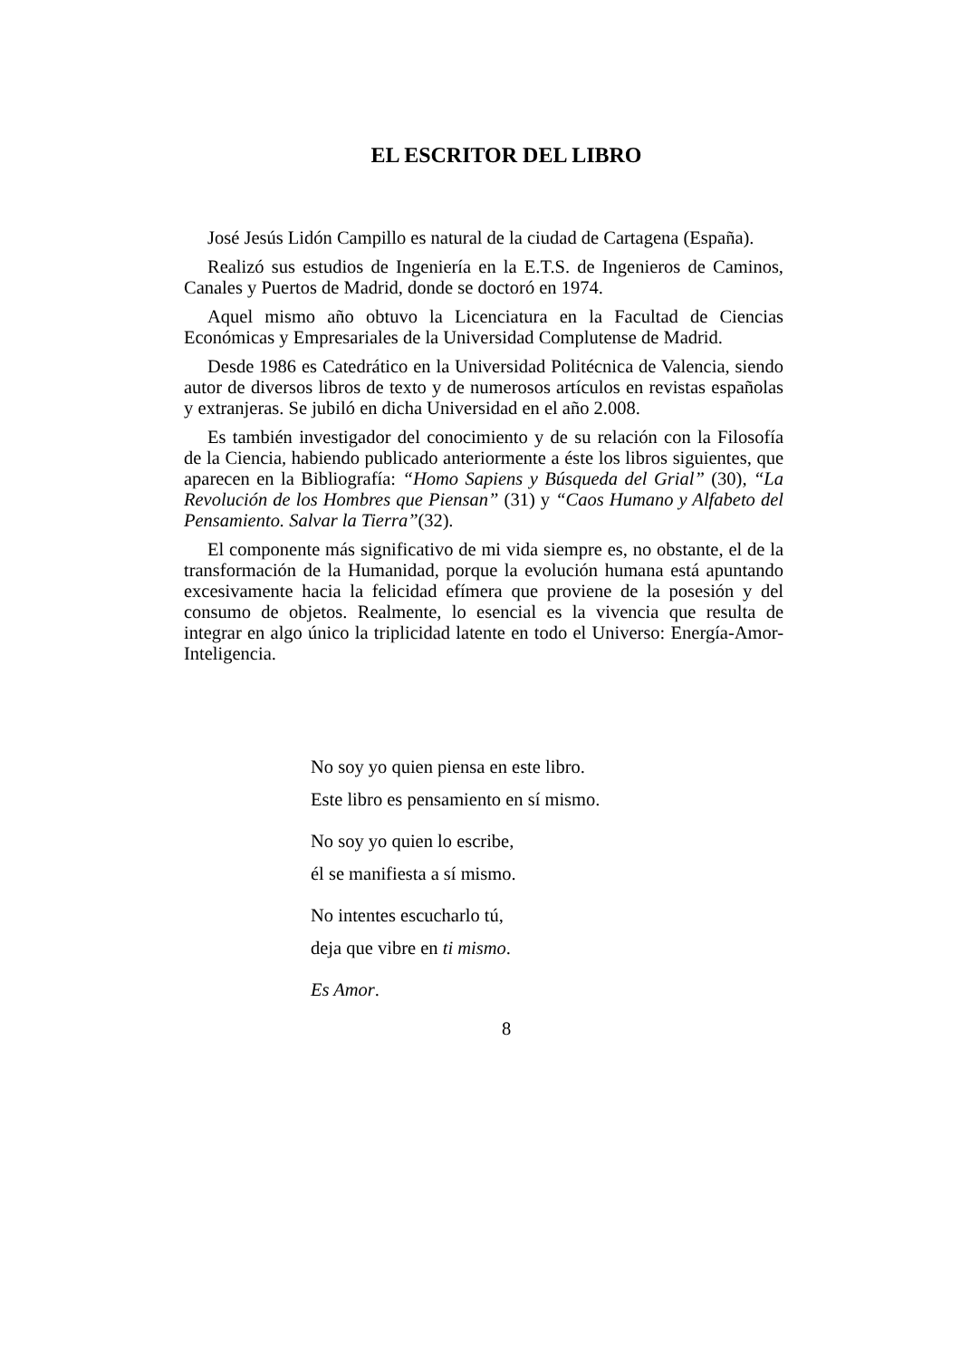EL ESCRITOR DEL LIBRO
José Jesús Lidón Campillo es natural de la ciudad de Cartagena (España).
Realizó sus estudios de Ingeniería en la E.T.S. de Ingenieros de Caminos, Canales y Puertos de Madrid, donde se doctoró en 1974.
Aquel mismo año obtuvo la Licenciatura en la Facultad de Ciencias Económicas y Empresariales de la Universidad Complutense de Madrid.
Desde 1986 es Catedrático en la Universidad Politécnica de Valencia, siendo autor de diversos libros de texto y de numerosos artículos en revistas españolas y extranjeras. Se jubiló en dicha Universidad en el año 2.008.
Es también investigador del conocimiento y de su relación con la Filosofía de la Ciencia, habiendo publicado anteriormente a éste los libros siguientes, que aparecen en la Bibliografía: “Homo Sapiens y Búsqueda del Grial” (30), “La Revolución de los Hombres que Piensan” (31) y “Caos Humano y Alfabeto del Pensamiento. Salvar la Tierra”(32).
El componente más significativo de mi vida siempre es, no obstante, el de la transformación de la Humanidad, porque la evolución humana está apuntando excesivamente hacia la felicidad efímera que proviene de la posesión y del consumo de objetos. Realmente, lo esencial es la vivencia que resulta de integrar en algo único la triplicidad latente en todo el Universo: Energía-Amor-Inteligencia.
No soy yo quien piensa en este libro.
Este libro es pensamiento en sí mismo.
No soy yo quien lo escribe,
él se manifiesta a sí mismo.
No intentes escucharlo tú,
deja que vibre en ti mismo.
Es Amor.
8